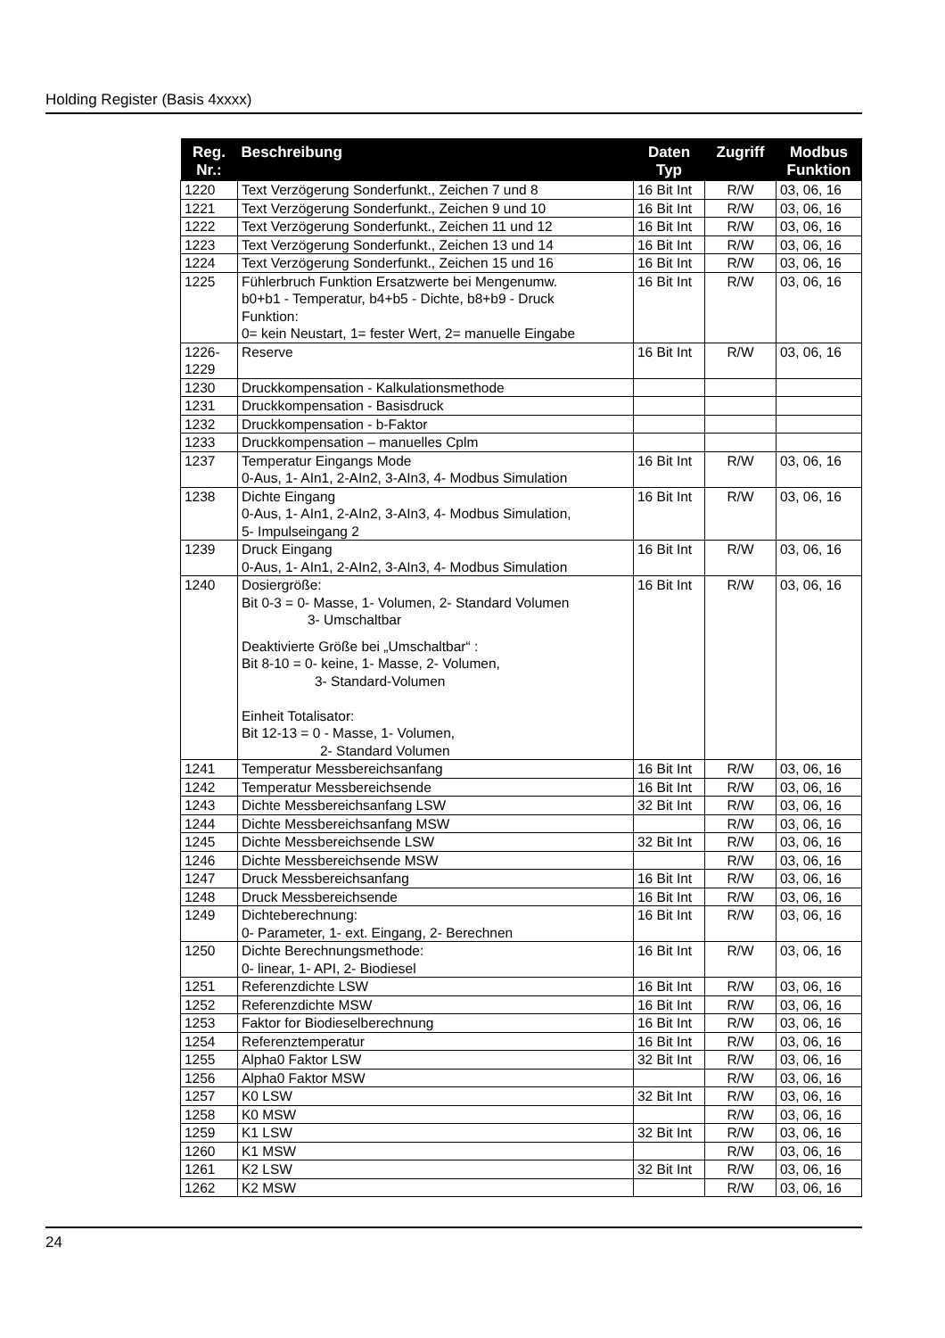Holding Register (Basis 4xxxx)
| Reg. Nr.: | Beschreibung | Daten Typ | Zugriff | Modbus Funktion |
| --- | --- | --- | --- | --- |
| 1220 | Text Verzögerung Sonderfunkt., Zeichen 7 und 8 | 16 Bit Int | R/W | 03, 06, 16 |
| 1221 | Text Verzögerung Sonderfunkt., Zeichen 9 und 10 | 16 Bit Int | R/W | 03, 06, 16 |
| 1222 | Text Verzögerung Sonderfunkt., Zeichen 11 und 12 | 16 Bit Int | R/W | 03, 06, 16 |
| 1223 | Text Verzögerung Sonderfunkt., Zeichen 13 und 14 | 16 Bit Int | R/W | 03, 06, 16 |
| 1224 | Text Verzögerung Sonderfunkt., Zeichen 15 und 16 | 16 Bit Int | R/W | 03, 06, 16 |
| 1225 | Fühlerbruch Funktion Ersatzwerte bei Mengenumw. b0+b1 - Temperatur, b4+b5 - Dichte, b8+b9 - Druck Funktion: 0= kein Neustart, 1= fester Wert, 2= manuelle Eingabe | 16 Bit Int | R/W | 03, 06, 16 |
| 1226- 1229 | Reserve | 16 Bit Int | R/W | 03, 06, 16 |
| 1230 | Druckkompensation - Kalkulationsmethode | | | |
| 1231 | Druckkompensation - Basisdruck | | | |
| 1232 | Druckkompensation - b-Faktor | | | |
| 1233 | Druckkompensation – manuelles Cplm | | | |
| 1237 | Temperatur Eingangs Mode 0-Aus, 1- AIn1, 2-AIn2, 3-AIn3, 4- Modbus Simulation | 16 Bit Int | R/W | 03, 06, 16 |
| 1238 | Dichte Eingang 0-Aus, 1- AIn1, 2-AIn2, 3-AIn3, 4- Modbus Simulation, 5- Impulseingang 2 | 16 Bit Int | R/W | 03, 06, 16 |
| 1239 | Druck Eingang 0-Aus, 1- AIn1, 2-AIn2, 3-AIn3, 4- Modbus Simulation | 16 Bit Int | R/W | 03, 06, 16 |
| 1240 | Dosiergröße: Bit 0-3 = 0- Masse, 1- Volumen, 2- Standard Volumen 3- Umschaltbar Deaktivierte Größe bei „Umschaltbar“ : Bit 8-10 = 0- keine, 1- Masse, 2- Volumen, 3- Standard-Volumen Einheit Totalisator: Bit 12-13 = 0 - Masse, 1- Volumen, 2- Standard Volumen | 16 Bit Int | R/W | 03, 06, 16 |
| 1241 | Temperatur Messbereichsanfang | 16 Bit Int | R/W | 03, 06, 16 |
| 1242 | Temperatur Messbereichsende | 16 Bit Int | R/W | 03, 06, 16 |
| 1243 | Dichte Messbereichsanfang LSW | 32 Bit Int | R/W | 03, 06, 16 |
| 1244 | Dichte Messbereichsanfang MSW | | R/W | 03, 06, 16 |
| 1245 | Dichte Messbereichsende LSW | 32 Bit Int | R/W | 03, 06, 16 |
| 1246 | Dichte Messbereichsende MSW | | R/W | 03, 06, 16 |
| 1247 | Druck Messbereichsanfang | 16 Bit Int | R/W | 03, 06, 16 |
| 1248 | Druck Messbereichsende | 16 Bit Int | R/W | 03, 06, 16 |
| 1249 | Dichteberechnung: 0- Parameter, 1- ext. Eingang, 2- Berechnen | 16 Bit Int | R/W | 03, 06, 16 |
| 1250 | Dichte Berechnungsmethode: 0- linear, 1- API, 2- Biodiesel | 16 Bit Int | R/W | 03, 06, 16 |
| 1251 | Referenzdichte LSW | 16 Bit Int | R/W | 03, 06, 16 |
| 1252 | Referenzdichte MSW | 16 Bit Int | R/W | 03, 06, 16 |
| 1253 | Faktor for Biodieselberechnung | 16 Bit Int | R/W | 03, 06, 16 |
| 1254 | Referenztemperatur | 16 Bit Int | R/W | 03, 06, 16 |
| 1255 | Alpha0 Faktor LSW | 32 Bit Int | R/W | 03, 06, 16 |
| 1256 | Alpha0 Faktor MSW | | R/W | 03, 06, 16 |
| 1257 | K0 LSW | 32 Bit Int | R/W | 03, 06, 16 |
| 1258 | K0 MSW | | R/W | 03, 06, 16 |
| 1259 | K1 LSW | 32 Bit Int | R/W | 03, 06, 16 |
| 1260 | K1 MSW | | R/W | 03, 06, 16 |
| 1261 | K2 LSW | 32 Bit Int | R/W | 03, 06, 16 |
| 1262 | K2 MSW | | R/W | 03, 06, 16 |
24